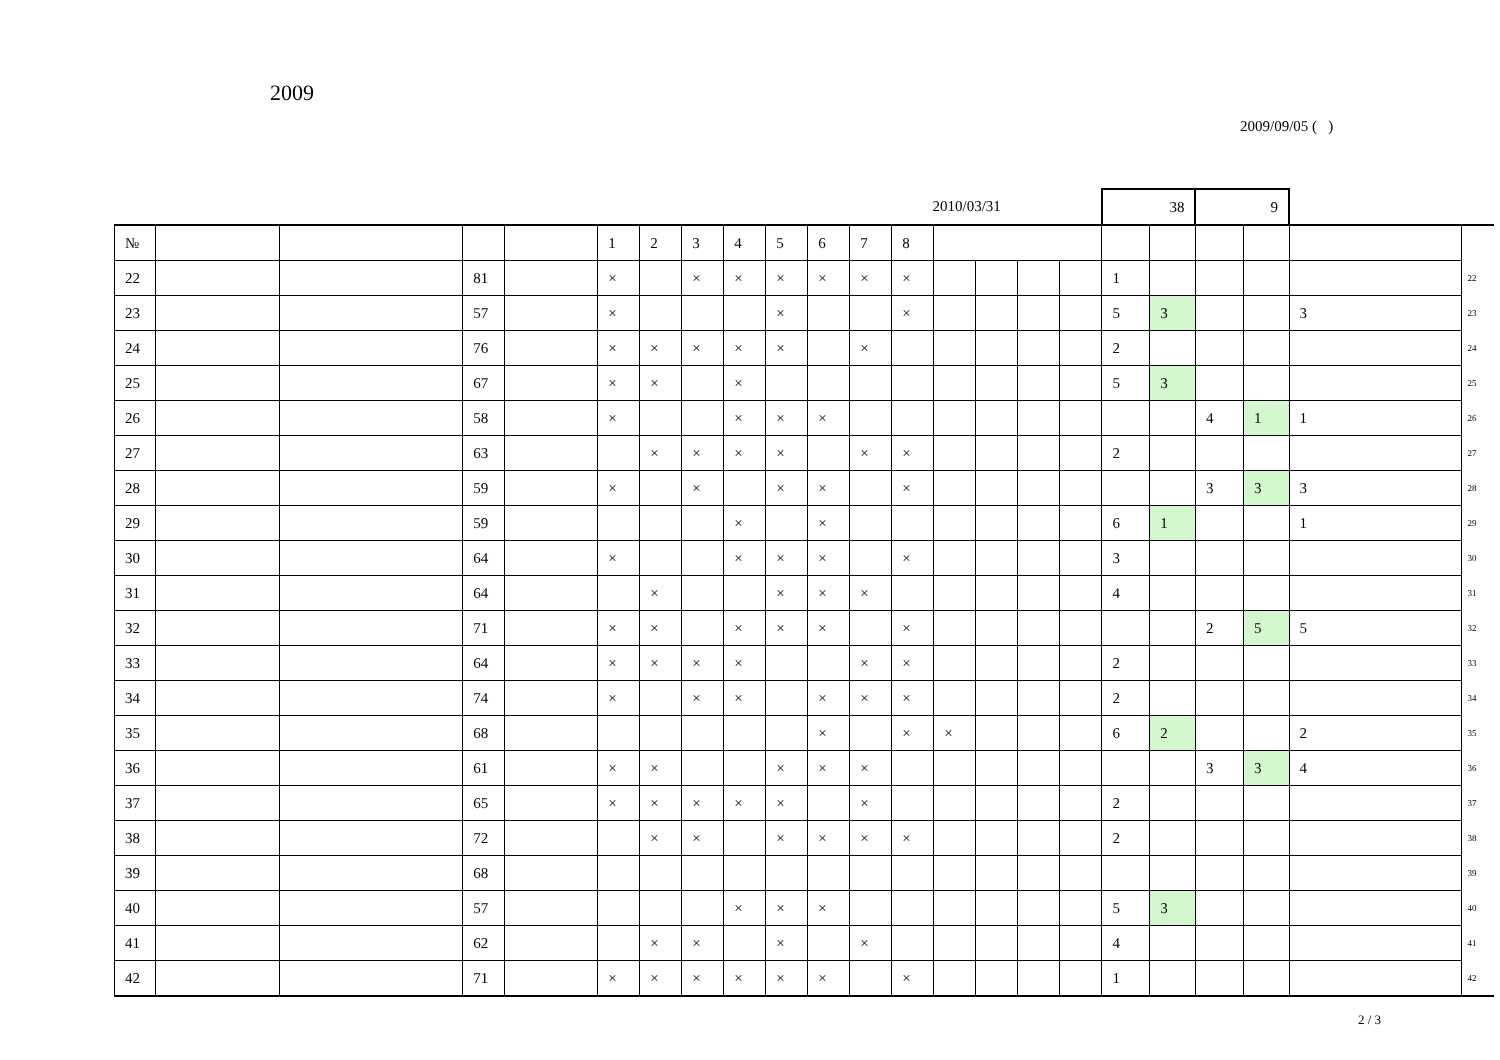2009
2009/09/05 ( )
| 2010/03/31 | | | | | | | | | | | | | | | | | 38 | | 9 | | | |
| № | | | | | 1 | 2 | 3 | 4 | 5 | 6 | 7 | 8 | | | | | | | | | | |
| 22 | | | 81 | | × | | × | × | × | × | × | × | | | | | 1 | | | | | 22 |
| 23 | | | 57 | | × | | | | × | | | × | | | | | 5 | 3 | | | 3 | 23 |
| 24 | | | 76 | | × | × | × | × | × | | × | | | | | | 2 | | | | | 24 |
| 25 | | | 67 | | × | × | | × | | | | | | | | | 5 | 3 | | | | 25 |
| 26 | | | 58 | | × | | | × | × | × | | | | | | | | | 4 | 1 | 1 | 26 |
| 27 | | | 63 | | | × | × | × | × | | × | × | | | | | 2 | | | | | 27 |
| 28 | | | 59 | | × | | × | | × | × | | × | | | | | | | 3 | 3 | 3 | 28 |
| 29 | | | 59 | | | | | × | | × | | | | | | | 6 | 1 | | | 1 | 29 |
| 30 | | | 64 | | × | | | × | × | × | | × | | | | | 3 | | | | | 30 |
| 31 | | | 64 | | | × | | | × | × | × | | | | | | 4 | | | | | 31 |
| 32 | | | 71 | | × | × | | × | × | × | | × | | | | | | | 2 | 5 | 5 | 32 |
| 33 | | | 64 | | × | × | × | × | | | × | × | | | | | 2 | | | | | 33 |
| 34 | | | 74 | | × | | × | × | | × | × | × | | | | | 2 | | | | | 34 |
| 35 | | | 68 | | | | | | | × | | × | × | | | | 6 | 2 | | | 2 | 35 |
| 36 | | | 61 | | × | × | | | × | × | × | | | | | | | | 3 | 3 | 4 | 36 |
| 37 | | | 65 | | × | × | × | × | × | | × | | | | | | 2 | | | | | 37 |
| 38 | | | 72 | | | × | × | | × | × | × | × | | | | | 2 | | | | | 38 |
| 39 | | | 68 | | | | | | | | | | | | | | | | | | | 39 |
| 40 | | | 57 | | | | | × | × | × | | | | | | | 5 | 3 | | | | 40 |
| 41 | | | 62 | | | × | × | | × | | × | | | | | | 4 | | | | | 41 |
| 42 | | | 71 | | × | × | × | × | × | × | | × | | | | | 1 | | | | | 42 |
2 / 3